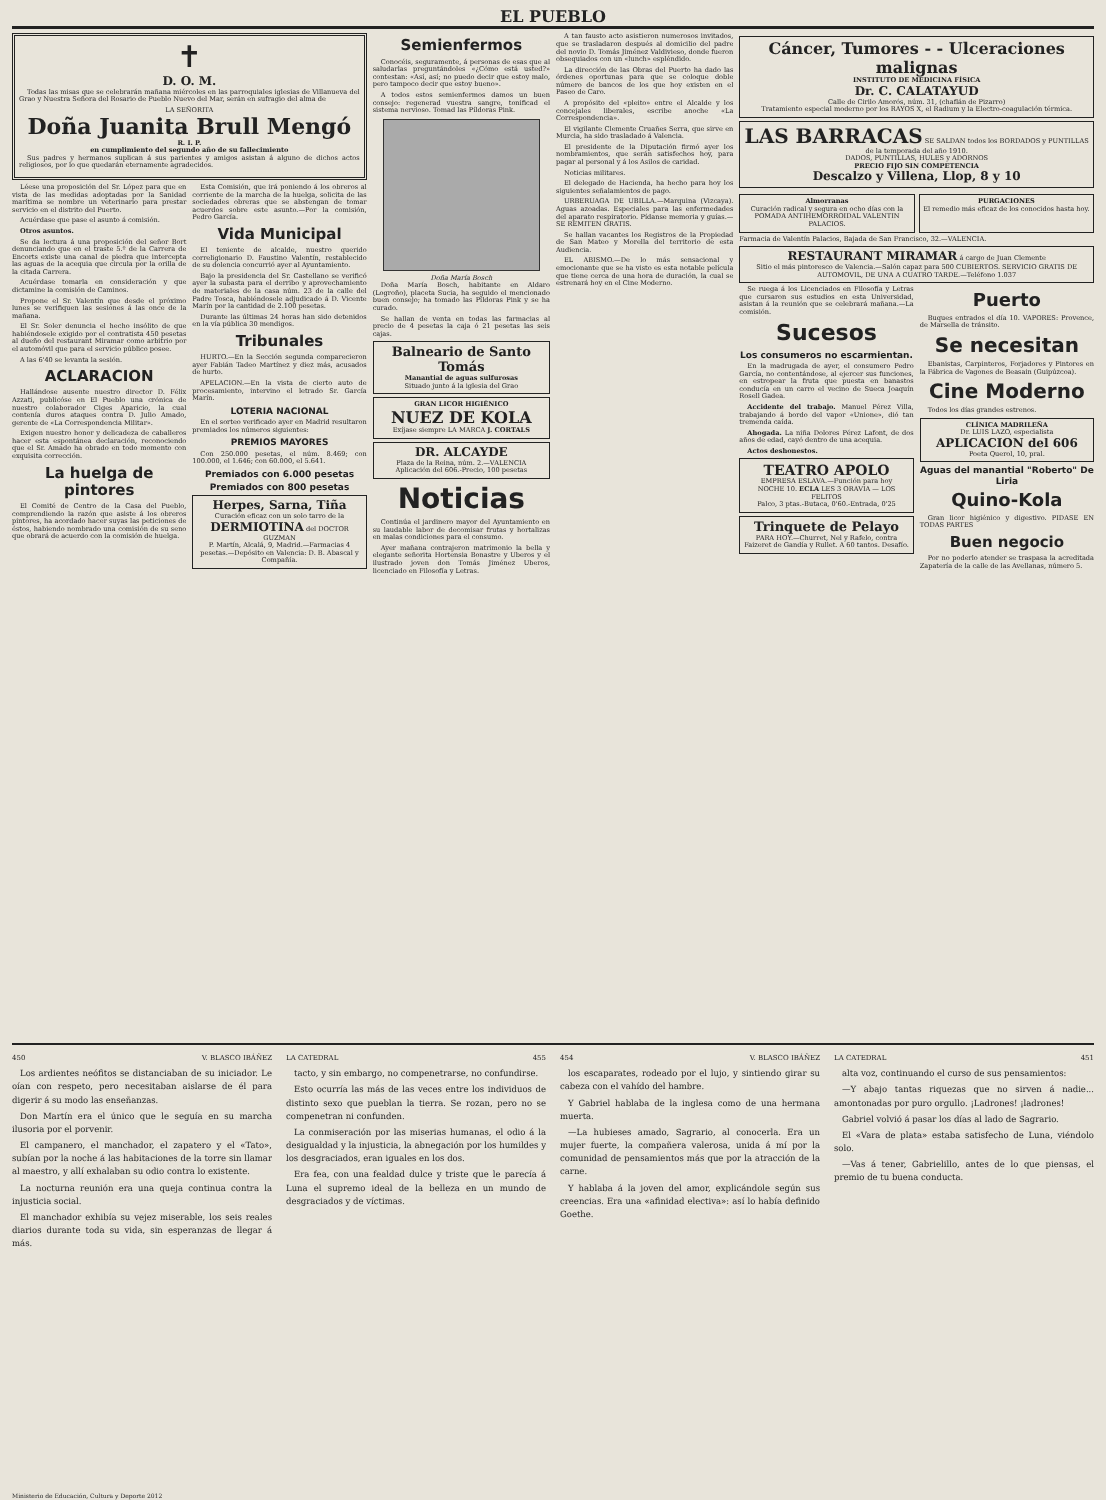EL PUEBLO
✝
D. O. M.
Todas las misas que se celebrarán mañana miércoles en las parroquiales iglesias de Villanueva del Grao y Nuestra Señora del Rosario de Pueblo Nuevo del Mar, serán en sufragio del alma de
LA SEÑORITA
Doña Juanita Brull Mengó
R. I. P.
en cumplimiento del segundo año de su fallecimiento
Sus padres y hermanos suplican á sus parientes y amigos asistan á alguno de dichos actos religiosos, por lo que quedarán eternamente agradecidos.
Léese una proposición del Sr. López para que en vista de las medidas adoptadas por la Sanidad marítima se nombre un veterinario para prestar servicio en el distrito del Puerto.
Acuérdase que pase el asunto á comisión.
Otros asuntos.
Se da lectura á una proposición del señor Bort denunciando que en el traste 5.º de la Carrera de Encorts existe una canal de piedra que intercepta las aguas de la acequia que circula por la orilla de la citada Carrera.
Acuérdase tomarla en consideración y que dictamine la comisión de Caminos.
Propone el Sr. Valentín que desde el próximo lunes se verifiquen las sesiones á las once de la mañana.
El Sr. Soler denuncia el hecho insólito de que habiéndosele exigido por el contratista 450 pesetas al dueño del restaurant Miramar como arbitrio por el automóvil que para el servicio público posee.
A las 6'40 se levanta la sesión.
ACLARACION
Hallándose ausente nuestro director D. Félix Azzati, publicóse en El Pueblo una crónica de nuestro colaborador Ciges Aparicio, la cual contenía duros ataques contra D. Julio Amado, gerente de «La Correspondencia Militar».
Exigen nuestro honor y delicadeza de caballeros hacer esta espontánea declaración, reconociendo que el Sr. Amado ha obrado en todo momento con exquisita corrección.
La huelga de pintores
El Comité de Centro de la Casa del Pueblo, comprendiendo la razón que asiste á los obreros pintores, ha acordado hacer suyas las peticiones de éstos, habiendo nombrado una comisión de su seno que obrará de acuerdo con la comisión de huelga.
Esta Comisión, que irá poniendo á los obreros al corriente de la marcha de la huelga, solicita de las sociedades obreras que se abstengan de tomar acuerdos sobre este asunto.—Por la comisión, Pedro García.
Vida Municipal
El teniente de alcalde, nuestro querido correligionario D. Faustino Valentín, restablecido de su dolencia concurrió ayer al Ayuntamiento.
Bajo la presidencia del Sr. Castellano se verificó ayer la subasta para el derribo y aprovechamiento de materiales de la casa núm. 23 de la calle del Padre Tosca, habiéndosele adjudicado á D. Vicente Marín por la cantidad de 2.100 pesetas.
Durante las últimas 24 horas han sido detenidos en la vía pública 30 mendigos.
Tribunales
HURTO.—En la Sección segunda comparecieron ayer Fabián Tadeo Martínez y diez más, acusados de hurto.
APELACION.—En la vista de cierto auto de procesamiento, intervino el letrado Sr. García Marín.
LOTERIA NACIONAL
En el sorteo verificado ayer en Madrid resultaron premiados los números siguientes:
PREMIOS MAYORES
Con 250.000 pesetas, el núm. 8.469; con 100.000, el 1.646; con 60.000, el 5.641.
Premiados con 6.000 pesetas
Premiados con 800 pesetas
Herpes, Sarna, Tiña
Curación eficaz con un solo tarro de la DERMIOTINA del DOCTOR GUZMAN
P. Martín, Alcalá, 9, Madrid.—Farmacias 4 pesetas.—Depósito en Valencia: D. B. Abascal y Compañía.
Semienfermos
Conocéis, seguramente, á personas de esas que al saludarlas preguntándoles «¿Cómo está usted?» contestan: «Así, así; no puedo decir que estoy malo, pero tampoco decir que estoy bueno».
A todos estos semienfermos damos un buen consejo: regenerad vuestra sangre, tonificad el sistema nervioso. Tomad las Píldoras Pink.
Doña María Bosch
Doña María Bosch, habitante en Aldaro (Logroño), placeta Sucia, ha seguido el mencionado buen consejo; ha tomado las Píldoras Pink y se ha curado.
Se hallan de venta en todas las farmacias al precio de 4 pesetas la caja ó 21 pesetas las seis cajas.
Balneario de Santo Tomás
Manantial de aguas sulfurosas
Situado junto á la iglesia del Grao
GRAN LICOR HIGIÉNICO
NUEZ DE KOLA
Exíjase siempre LA MARCA J. CORTALS
DR. ALCAYDE
Plaza de la Reina, núm. 2.—VALENCIA
Aplicación del 606.-Precio, 100 pesetas
Noticias
Continúa el jardinero mayor del Ayuntamiento en su laudable labor de decomisar frutas y hortalizas en malas condiciones para el consumo.
Ayer mañana contrajeron matrimonio la bella y elegante señorita Hortensia Bonastre y Uberos y el ilustrado joven don Tomás Jiménez Uberos, licenciado en Filosofía y Letras.
A tan fausto acto asistieron numerosos invitados, que se trasladaron después al domicilio del padre del novio D. Tomás Jiménez Valdivieso, donde fueron obsequiados con un «lunch» espléndido.
La dirección de las Obras del Puerto ha dado las órdenes oportunas para que se coloque doble número de bancos de los que hoy existen en el Paseo de Caro.
A propósito del «pleito» entre el Alcalde y los concejales liberales, escribe anoche «La Correspondencia».
El vigilante Clemente Cruañes Serra, que sirve en Murcia, ha sido trasladado á Valencia.
El presidente de la Diputación firmó ayer los nombramientos, que serán satisfechos hoy, para pagar al personal y á los Asilos de caridad.
Noticias militares.
El delegado de Hacienda, ha hecho para hoy los siguientes señalamientos de pago.
URBERUAGA DE UBILLA.—Marquina (Vizcaya). Aguas azoadas. Especiales para las enfermedades del aparato respiratorio. Pídanse memoria y guías.—SE REMITEN GRATIS.
Se hallan vacantes los Registros de la Propiedad de San Mateo y Morella del territorio de esta Audiencia.
EL ABISMO.—De lo más sensacional y emocionante que se ha visto es esta notable película que tiene cerca de una hora de duración, la cual se estrenará hoy en el Cine Moderno.
Cáncer, Tumores - - Ulceraciones malignas
INSTITUTO DE MEDICINA FÍSICA
Dr. C. CALATAYUD
Calle de Cirilo Amorós, núm. 31, (chaflán de Pizarro)
Tratamiento especial moderno por los RAYOS X, el Radium y la Electro-coagulación térmica.
LAS BARRACAS SE SALDAN todos los BORDADOS y PUNTILLAS de la temporada del año 1910.
DADOS, PUNTILLAS, HULES y ADORNOS
PRECIO FIJO SIN COMPETENCIA
Descalzo y Villena, Llop, 8 y 10
Almorranas
Curación radical y segura en ocho días con la POMADA ANTIHEMORROIDAL VALENTIN PALACIOS.
PURGACIONES
El remedio más eficaz de los conocidos hasta hoy.
Farmacia de Valentín Palacios, Bajada de San Francisco, 32.—VALENCIA.
RESTAURANT MIRAMAR á cargo de Juan Clemente
Sitio el más pintoresco de Valencia.—Salón capaz para 500 CUBIERTOS. SERVICIO GRATIS DE AUTOMOVIL, DE UNA A CUATRO TARDE.—Teléfono 1.037
Se ruega á los Licenciados en Filosofía y Letras que cursaron sus estudios en esta Universidad, asistan á la reunión que se celebrará mañana.—La comisión.
Sucesos
Los consumeros no escarmientan.
En la madrugada de ayer, el consumero Pedro García, no contentándose, al ejercer sus funciones, en estropear la fruta que puesta en banastos conducía en un carro el vecino de Sueca Joaquín Rosell Gadea.
Accidente del trabajo. Manuel Pérez Villa, trabajando á bordo del vapor «Unione», dió tan tremenda caída.
Ahogada. La niña Dolores Pérez Lafont, de dos años de edad, cayó dentro de una acequia.
Actos deshonestos.
TEATRO APOLO
EMPRESA ESLAVA.—Función para hoy
NOCHE 10. ECLA LES 3 ORAVIA — LOS FELITOS
Palco, 3 ptas.-Butaca, 0'60.-Entrada, 0'25
Trinquete de Pelayo
PARA HOY.—Churret, Nel y Rafelo, contra Faizeret de Gandía y Rullet. A 60 tantos. Desafío.
Puerto
Buques entrados el día 10. VAPORES: Provence, de Marsella de tránsito.
Se necesitan
Ebanistas, Carpinteros, Forjadores y Pintores en la Fábrica de Vagones de Beasain (Guipúzcoa).
Cine Moderno
Todos los días grandes estrenos.
CLÍNICA MADRILEÑA
Dr. LUIS LAZO, especialista
APLICACION del 606
Poeta Querol, 10, pral.
Aguas del manantial "Roberto" De Liria
Quino-Kola
Gran licor higiénico y digestivo. PIDASE EN TODAS PARTES
Buen negocio
Por no poderlo atender se traspasa la acreditada Zapatería de la calle de las Avellanas, número 5.
450 V. BLASCO IBÁÑEZ
Los ardientes neófitos se distanciaban de su iniciador. Le oían con respeto, pero necesitaban aislarse de él para digerir á su modo las enseñanzas.
Don Martín era el único que le seguía en su marcha ilusoria por el porvenir.
El campanero, el manchador, el zapatero y el «Tato», subían por la noche á las habitaciones de la torre sin llamar al maestro, y allí exhalaban su odio contra lo existente.
La nocturna reunión era una queja continua contra la injusticia social.
El manchador exhibía su vejez miserable, los seis reales diarios durante toda su vida, sin esperanzas de llegar á más.
LA CATEDRAL 455
tacto, y sin embargo, no compenetrarse, no confundirse.
Esto ocurría las más de las veces entre los individuos de distinto sexo que pueblan la tierra. Se rozan, pero no se compenetran ni confunden.
La conmiseración por las miserias humanas, el odio á la desigualdad y la injusticia, la abnegación por los humildes y los desgraciados, eran iguales en los dos.
Era fea, con una fealdad dulce y triste que le parecía á Luna el supremo ideal de la belleza en un mundo de desgraciados y de víctimas.
454 V. BLASCO IBÁÑEZ
los escaparates, rodeado por el lujo, y sintiendo girar su cabeza con el vahído del hambre.
Y Gabriel hablaba de la inglesa como de una hermana muerta.
—La hubieses amado, Sagrario, al conocerla. Era un mujer fuerte, la compañera valerosa, unida á mí por la comunidad de pensamientos más que por la atracción de la carne.
Y hablaba á la joven del amor, explicándole según sus creencias. Era una «afinidad electiva»: así lo había definido Goethe.
LA CATEDRAL 451
alta voz, continuando el curso de sus pensamientos:
—Y abajo tantas riquezas que no sirven á nadie... amontonadas por puro orgullo. ¡Ladrones! ¡ladrones!
Gabriel volvió á pasar los días al lado de Sagrario.
El «Vara de plata» estaba satisfecho de Luna, viéndolo solo.
—Vas á tener, Gabrielillo, antes de lo que piensas, el premio de tu buena conducta.
Ministerio de Educación, Cultura y Deporte 2012